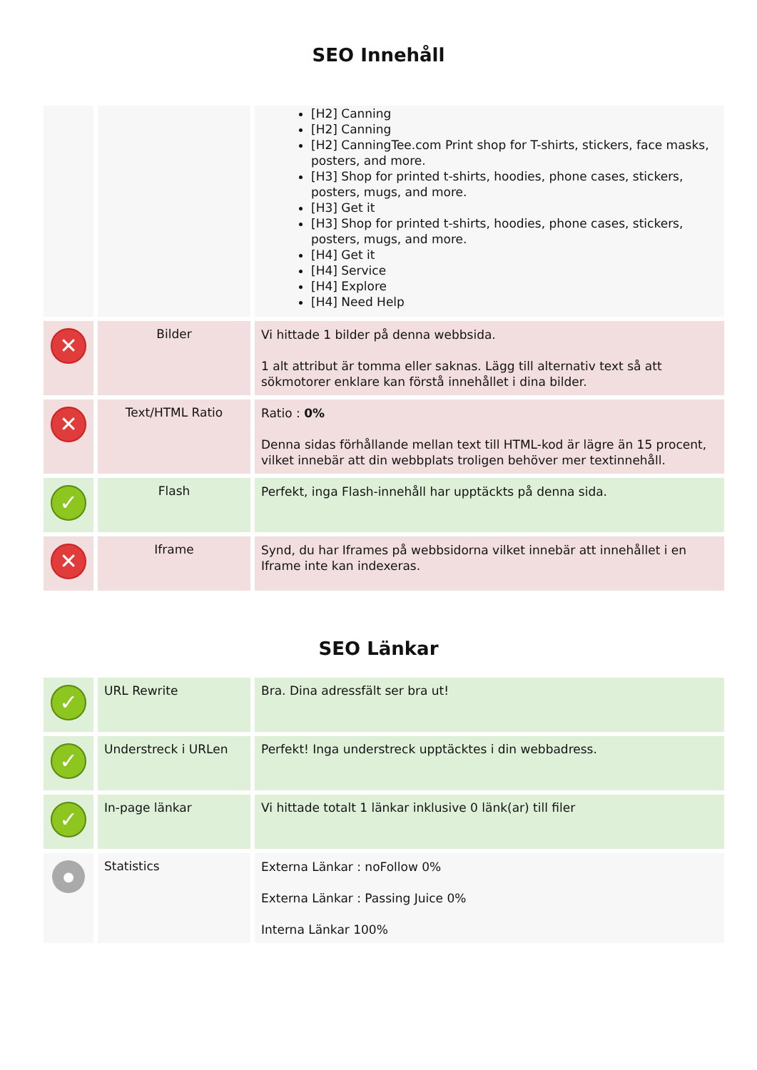SEO Innehåll
| | | [H2] Canning [H2] Canning [H2] CanningTee.com Print shop for T-shirts, stickers, face masks, posters, and more. [H3] Shop for printed t-shirts, hoodies, phone cases, stickers, posters, mugs, and more. [H3] Get it [H3] Shop for printed t-shirts, hoodies, phone cases, stickers, posters, mugs, and more. [H4] Get it [H4] Service [H4] Explore [H4] Need Help |
| ✕ | Bilder | Vi hittade 1 bilder på denna webbsida. 1 alt attribut är tomma eller saknas. Lägg till alternativ text så att sökmotorer enklare kan förstå innehållet i dina bilder. |
| ✕ | Text/HTML Ratio | Ratio : 0% Denna sidas förhållande mellan text till HTML-kod är lägre än 15 procent, vilket innebär att din webbplats troligen behöver mer textinnehåll. |
| ✓ | Flash | Perfekt, inga Flash-innehåll har upptäckts på denna sida. |
| ✕ | Iframe | Synd, du har Iframes på webbsidorna vilket innebär att innehållet i en Iframe inte kan indexeras. |
SEO Länkar
| ✓ | URL Rewrite | Bra. Dina adressfält ser bra ut! |
| ✓ | Understreck i URLen | Perfekt! Inga understreck upptäcktes i din webbadress. |
| ✓ | In-page länkar | Vi hittade totalt 1 länkar inklusive 0 länk(ar) till filer |
| ● | Statistics | Externa Länkar : noFollow 0% Externa Länkar : Passing Juice 0% Interna Länkar 100% |